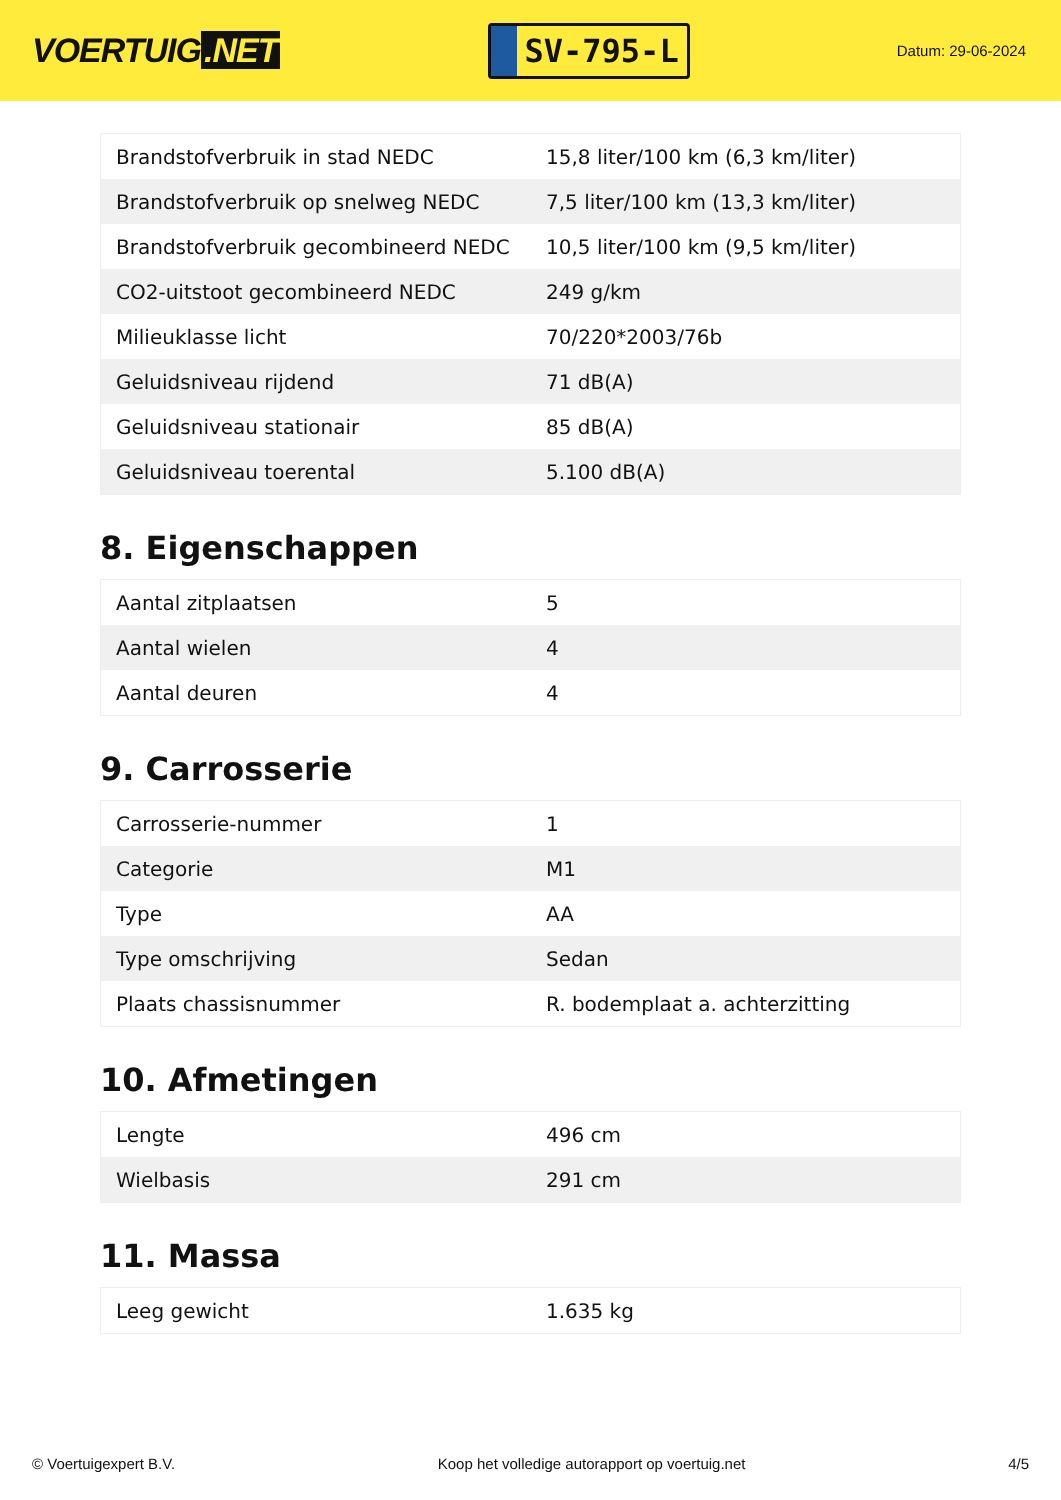VOERTUIG.NET
SV-795-L
Datum: 29-06-2024
| Brandstofverbruik in stad NEDC | 15,8 liter/100 km (6,3 km/liter) |
| Brandstofverbruik op snelweg NEDC | 7,5 liter/100 km (13,3 km/liter) |
| Brandstofverbruik gecombineerd NEDC | 10,5 liter/100 km (9,5 km/liter) |
| CO2-uitstoot gecombineerd NEDC | 249 g/km |
| Milieuklasse licht | 70/220*2003/76b |
| Geluidsniveau rijdend | 71 dB(A) |
| Geluidsniveau stationair | 85 dB(A) |
| Geluidsniveau toerental | 5.100 dB(A) |
8. Eigenschappen
| Aantal zitplaatsen | 5 |
| Aantal wielen | 4 |
| Aantal deuren | 4 |
9. Carrosserie
| Carrosserie-nummer | 1 |
| Categorie | M1 |
| Type | AA |
| Type omschrijving | Sedan |
| Plaats chassisnummer | R. bodemplaat a. achterzitting |
10. Afmetingen
| Lengte | 496 cm |
| Wielbasis | 291 cm |
11. Massa
| Leeg gewicht | 1.635 kg |
© Voertuigexpert B.V. Koop het volledige autorapport op voertuig.net 4/5